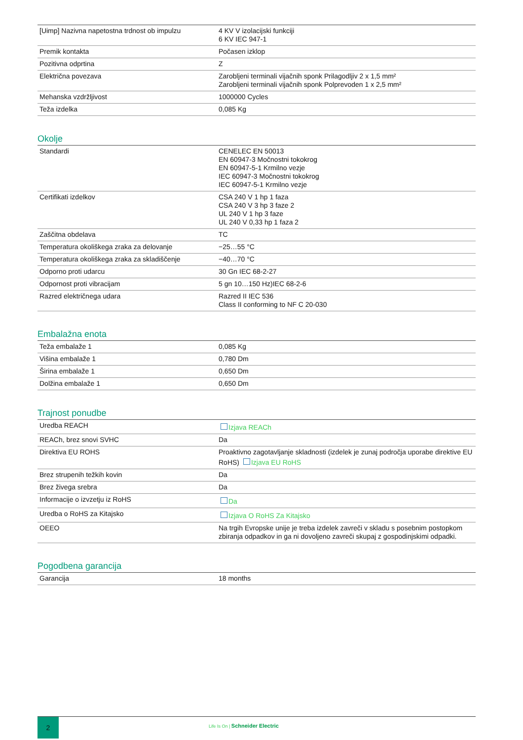| [Uimp] Nazivna napetostna trdnost ob impulzu | 4 KV V izolacijski funkciji 6 KV IEC 947-1 |
| Premik kontakta | Počasen izklop |
| Pozitivna odprtina | Z |
| Električna povezava | Zarobljeni terminali vijačnih sponk Prilagodljiv 2 x 1,5 mm² Zarobljeni terminali vijačnih sponk Polprevoden 1 x 2,5 mm² |
| Mehanska vzdržljivost | 1000000 Cycles |
| Teža izdelka | 0,085 Kg |
Okolje
| Standardi | CENELEC EN 50013 EN 60947-3 Močnostni tokokrog EN 60947-5-1 Krmilno vezje IEC 60947-3 Močnostni tokokrog IEC 60947-5-1 Krmilno vezje |
| Certifikati izdelkov | CSA 240 V 1 hp 1 faza CSA 240 V 3 hp 3 faze 2 UL 240 V 1 hp 3 faze UL 240 V 0,33 hp 1 faza 2 |
| Zaščitna obdelava | TC |
| Temperatura okoliškega zraka za delovanje | −25…55 °C |
| Temperatura okoliškega zraka za skladiščenje | −40…70 °C |
| Odporno proti udarcu | 30 Gn IEC 68-2-27 |
| Odpornost proti vibracijam | 5 gn 10…150 Hz)IEC 68-2-6 |
| Razred električnega udara | Razred II IEC 536 Class II conforming to NF C 20-030 |
Embalažna enota
| Teža embalaže 1 | 0,085 Kg |
| Višina embalaže 1 | 0,780 Dm |
| Širina embalaže 1 | 0,650 Dm |
| Dolžina embalaže 1 | 0,650 Dm |
Trajnost ponudbe
| Uredba REACH | Izjava REACh |
| REACh, brez snovi SVHC | Da |
| Direktiva EU ROHS | Proaktivno zagotavljanje skladnosti (izdelek je zunaj področja uporabe direktive EU RoHS) Izjava EU RoHS |
| Brez strupenih težkih kovin | Da |
| Brez živega srebra | Da |
| Informacije o izvzetju iz RoHS | Da |
| Uredba o RoHS za Kitajsko | Izjava O RoHS Za Kitajsko |
| OEEO | Na trgih Evropske unije je treba izdelek zavreči v skladu s posebnim postopkom zbiranja odpadkov in ga ni dovoljeno zavreči skupaj z gospodinjskimi odpadki. |
Pogodbena garancija
| Garancija | 18 months |
2
Life Is On | Schneider Electric